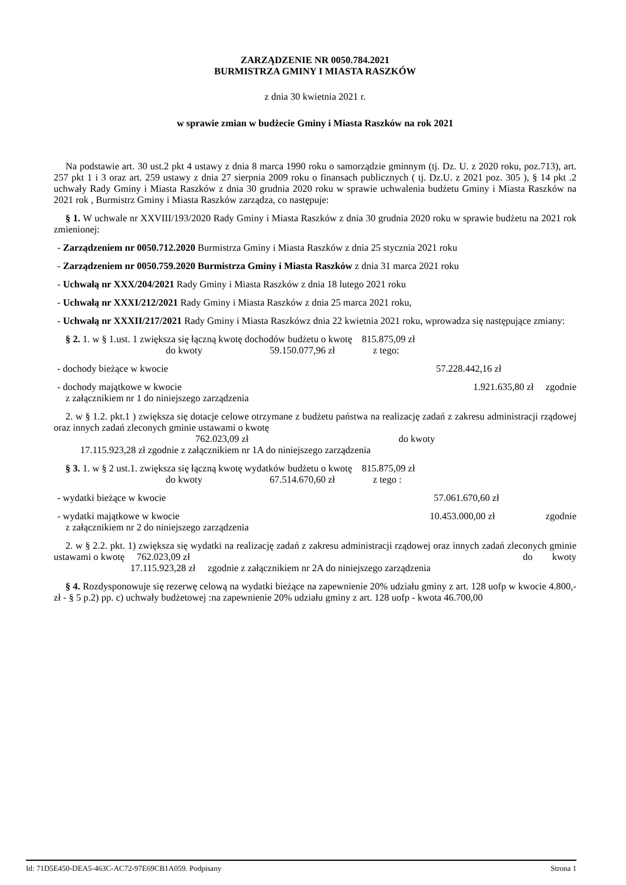ZARZĄDZENIE NR 0050.784.2021
BURMISTRZA GMINY I MIASTA RASZKÓW
z dnia 30 kwietnia 2021 r.
w sprawie zmian w budżecie Gminy i Miasta Raszków na rok 2021
Na podstawie art. 30 ust.2 pkt 4 ustawy z dnia 8 marca 1990 roku o samorządzie gminnym (tj. Dz. U. z 2020 roku, poz.713), art. 257 pkt 1 i 3 oraz art. 259 ustawy z dnia 27 sierpnia 2009 roku o finansach publicznych ( tj. Dz.U. z 2021 poz. 305 ), § 14 pkt .2 uchwały Rady Gminy i Miasta Raszków z dnia 30 grudnia 2020 roku w sprawie uchwalenia budżetu Gminy i Miasta Raszków na 2021 rok , Burmistrz Gminy i Miasta Raszków zarządza, co następuje:
§ 1. W uchwale nr XXVIII/193/2020 Rady Gminy i Miasta Raszków z dnia 30 grudnia 2020 roku w sprawie budżetu na 2021 rok zmienionej:
- Zarządzeniem nr 0050.712.2020 Burmistrza Gminy i Miasta Raszków z dnia 25 stycznia 2021 roku
- Zarządzeniem nr 0050.759.2020 Burmistrza Gminy i Miasta Raszków z dnia 31 marca 2021 roku
- Uchwałą nr XXX/204/2021 Rady Gminy i Miasta Raszków z dnia 18 lutego 2021 roku
- Uchwałą nr XXXI/212/2021 Rady Gminy i Miasta Raszków z dnia 25 marca 2021 roku,
- Uchwałą nr XXXII/217/2021 Rady Gminy i Miasta Raszkówz dnia 22 kwietnia 2021 roku, wprowadza się następujące zmiany:
§ 2. 1. w § 1.ust. 1 zwiększa się łączną kwotę dochodów budżetu o kwotę 815.875,09 zł
do kwoty 59.150.077,96 zł z tego:
- dochody bieżące w kwocie 57.228.442,16 zł
- dochody majątkowe w kwocie 1.921.635,80 zł zgodnie
z załącznikiem nr 1 do niniejszego zarządzenia
2. w § 1.2. pkt.1 ) zwiększa się dotacje celowe otrzymane z budżetu państwa na realizację zadań z zakresu administracji rządowej oraz innych zadań zleconych gminie ustawami o kwotę
762.023,09 zł do kwoty
17.115.923,28 zł zgodnie z załącznikiem nr 1A do niniejszego zarządzenia
§ 3. 1. w § 2 ust.1. zwiększa się łączną kwotę wydatków budżetu o kwotę 815.875,09 zł
do kwoty 67.514.670,60 zł z tego :
- wydatki bieżące w kwocie 57.061.670,60 zł
- wydatki majątkowe w kwocie 10.453.000,00 zł zgodnie
z załącznikiem nr 2 do niniejszego zarządzenia
2. w § 2.2. pkt. 1) zwiększa się wydatki na realizację zadań z zakresu administracji rządowej oraz innych zadań zleconych gminie ustawami o kwotę 762.023,09 zł do kwoty
17.115.923,28 zł zgodnie z załącznikiem nr 2A do niniejszego zarządzenia
§ 4. Rozdysponowuje się rezerwę celową na wydatki bieżące na zapewnienie 20% udziału gminy z art. 128 uofp w kwocie 4.800,- zł - § 5 p.2) pp. c) uchwały budżetowej :na zapewnienie 20% udziału gminy z art. 128 uofp - kwota 46.700,00
Id: 71D5E450-DEA5-463C-AC72-97E69CB1A059. Podpisany Strona 1